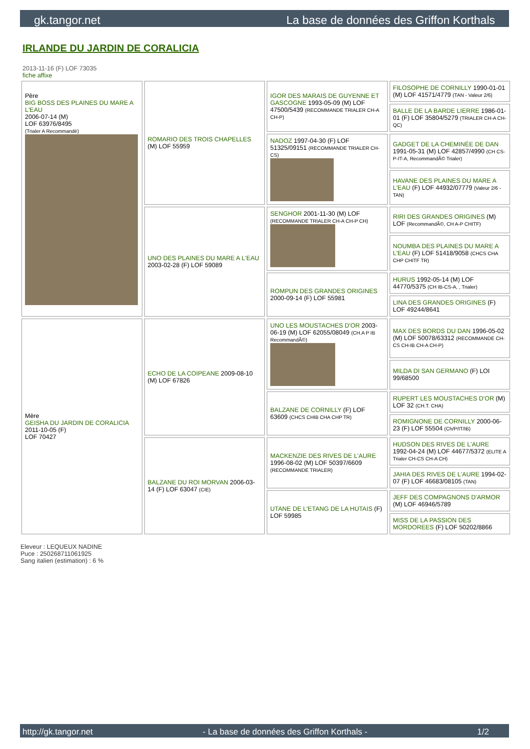gk.tangor.net La base de données des Griffon Korthals
IRLANDE DU JARDIN DE CORALICIA
2013-11-16 (F) LOF 73035
fiche affixe
| Père BIG BOSS DES PLAINES DU MARE A L'EAU 2006-07-14 (M) LOF 63976/8495 (Trialer A Recommandé) | ROMARIO DES TROIS CHAPELLES (M) LOF 55959 | IGOR DES MARAIS DE GUYENNE ET GASCOGNE 1993-05-09 (M) LOF 47500/5439 (RECOMMANDE TRIALER CH-A CH-P) | FILOSOPHE DE CORNILLY 1990-01-01 (M) LOF 41571/4779 (TAN - Valeur 2/6) |
| | | | BALLE DE LA BARDE LIERRE 1986-01-01 (F) LOF 35804/5279 (TRIALER CH-A CH-QC) |
| | | NADOZ 1997-04-30 (F) LOF 51325/09151 (RECOMMANDE TRIALER CH-CS) | GADGET DE LA CHEMINÉE DE DAN 1991-05-31 (M) LOF 42857/4990 (CH CS-P-IT-A, RecommandÃ© Trialer) |
| | | | HAVANE DES PLAINES DU MARE A L'EAU (F) LOF 44932/07779 (Valeur 2/6 - TAN) |
| | UNO DES PLAINES DU MARE A L'EAU 2003-02-28 (F) LOF 59089 | SENGHOR 2001-11-30 (M) LOF (RECOMMANDE TRIALER CH-A CH-P CH) | RIRI DES GRANDES ORIGINES (M) LOF (RecommandÃ©, CH A-P CHITF) |
| | | | NOUMBA DES PLAINES DU MARE A L'EAU (F) LOF 51418/9058 (CHCS CHA CHP CHITF TR) |
| | | ROMPUN DES GRANDES ORIGINES 2000-09-14 (F) LOF 55981 | HURUS 1992-05-14 (M) LOF 44770/5375 (CH IB-CS-A, , Trialer) |
| | | | LINA DES GRANDES ORIGINES (F) LOF 49244/8641 |
| Mère GEISHA DU JARDIN DE CORALICIA 2011-10-05 (F) LOF 70427 | ECHO DE LA COIPEANE 2009-08-10 (M) LOF 67826 | UNO LES MOUSTACHES D'OR 2003-06-19 (M) LOF 62055/08049 (CH.A P IB RecommandÃ©) | MAX DES BORDS DU DAN 1996-05-02 (M) LOF 50078/63312 (RECOMMANDE CH-CS CH-IB CH-A CH-P) |
| | | | MILDA DI SAN GERMANO (F) LOI 99/68500 |
| | | BALZANE DE CORNILLY (F) LOF 63609 (CHCS CHIB CHA CHP TR) | RUPERT LES MOUSTACHES D'OR (M) LOF 32 (CH.T. CHA) |
| | | | ROMIGNONE DE CORNILLY 2000-06-23 (F) LOF 55504 (Ch/P/IT/IB) |
| | BALZANE DU ROI MORVAN 2006-03-14 (F) LOF 63047 (CIE) | MACKENZIE DES RIVES DE L'AURE 1996-08-02 (M) LOF 50397/6609 (RECOMMANDE TRIALER) | HUDSON DES RIVES DE L'AURE 1992-04-24 (M) LOF 44677/5372 (ELITE A Trialer CH-CS CH-A CH) |
| | | | JAHIA DES RIVES DE L'AURE 1994-02-07 (F) LOF 46683/08105 (TAN) |
| | | UTANE DE L'ETANG DE LA HUTAIS (F) LOF 59985 | JEFF DES COMPAGNONS D'ARMOR (M) LOF 46946/5789 |
| | | | MISS DE LA PASSION DES MORDOREES (F) LOF 50202/8866 |
Eleveur : LEQUEUX NADINE
Puce : 250268711061925
Sang italien (estimation) : 6 %
http://gk.tangor.net - La base de données des Griffon Korthals - 1/2